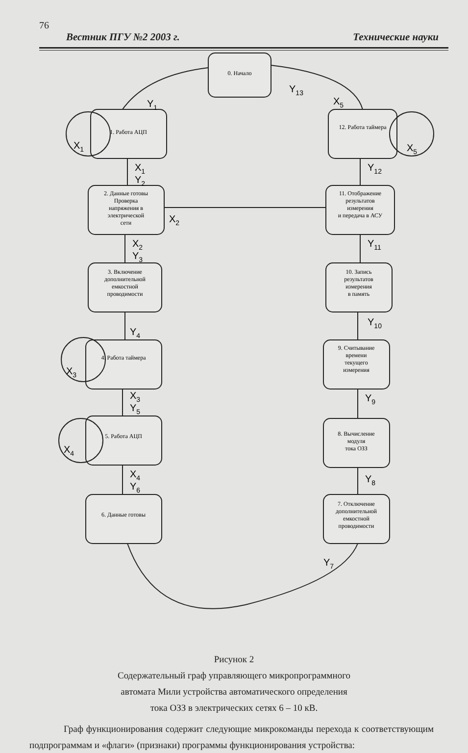76
Вестник ПГУ №2 2003 г. Технические науки
0. Начало
1. Работа АЦП
12. Работа таймера
2. Данные готовы
Проверка
напряжения в
электрической
сети
11. Отображение
результатов
измерения
и передача в АСУ
3. Включение
дополнительной
емкостной
проводимости
10. Запись
результатов
измерения
в память
4. Работа таймера
9. Считывание
времени
текущего
измерения
5. Работа АЦП
8. Вычисление
модуля
тока ОЗЗ
6. Данные готовы
7. Отключение
дополнительной
емкостной
проводимости
Y13
Y1
X5
X1
X5
X1
Y2
Y12
X2
X2
Y3
Y11
Y4
Y10
X3
X3
Y5
Y9
X4
X4
Y6
Y8
Y7
Рисунок 2
Содержательный граф управляющего микропрограммного
автомата Мили устройства автоматического определения
тока ОЗЗ в электрических сетях 6 – 10 кВ.
Граф функционирования содержит следующие микрокоманды перехода к соответствующим подпрограммам и «флаги» (признаки) программы функционирования устройства: